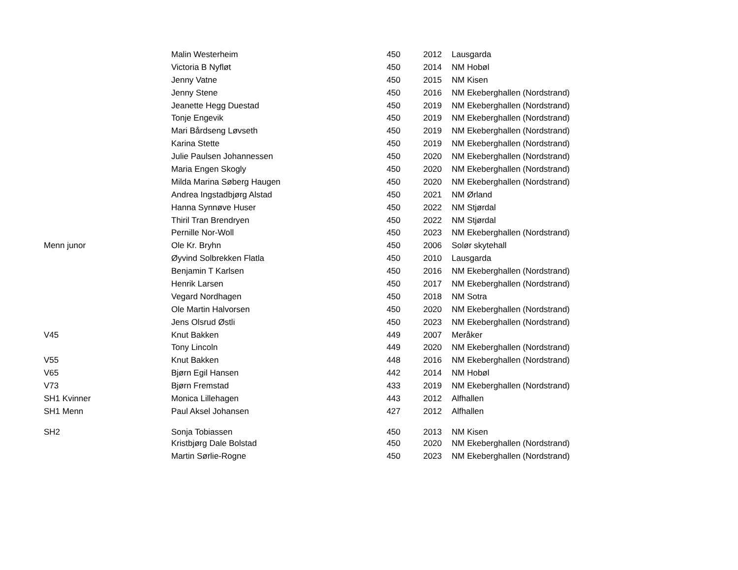| | Malin Westerheim | 450 | 2012 | Lausgarda |
| | Victoria B Nyfløt | 450 | 2014 | NM Hobøl |
| | Jenny Vatne | 450 | 2015 | NM Kisen |
| | Jenny Stene | 450 | 2016 | NM Ekeberghallen (Nordstrand) |
| | Jeanette Hegg Duestad | 450 | 2019 | NM Ekeberghallen (Nordstrand) |
| | Tonje Engevik | 450 | 2019 | NM Ekeberghallen (Nordstrand) |
| | Mari Bårdseng Løvseth | 450 | 2019 | NM Ekeberghallen (Nordstrand) |
| | Karina Stette | 450 | 2019 | NM Ekeberghallen (Nordstrand) |
| | Julie Paulsen Johannessen | 450 | 2020 | NM Ekeberghallen (Nordstrand) |
| | Maria Engen Skogly | 450 | 2020 | NM Ekeberghallen (Nordstrand) |
| | Milda Marina Søberg Haugen | 450 | 2020 | NM Ekeberghallen (Nordstrand) |
| | Andrea Ingstadbjørg Alstad | 450 | 2021 | NM Ørland |
| | Hanna Synnøve Huser | 450 | 2022 | NM Stjørdal |
| | Thiril Tran Brendryen | 450 | 2022 | NM Stjørdal |
| | Pernille Nor-Woll | 450 | 2023 | NM Ekeberghallen (Nordstrand) |
| Menn junor | Ole Kr. Bryhn | 450 | 2006 | Solør skytehall |
| | Øyvind Solbrekken Flatla | 450 | 2010 | Lausgarda |
| | Benjamin T Karlsen | 450 | 2016 | NM Ekeberghallen (Nordstrand) |
| | Henrik Larsen | 450 | 2017 | NM Ekeberghallen (Nordstrand) |
| | Vegard Nordhagen | 450 | 2018 | NM Sotra |
| | Ole Martin Halvorsen | 450 | 2020 | NM Ekeberghallen (Nordstrand) |
| | Jens Olsrud Østli | 450 | 2023 | NM Ekeberghallen (Nordstrand) |
| V45 | Knut Bakken | 449 | 2007 | Meråker |
| | Tony Lincoln | 449 | 2020 | NM Ekeberghallen (Nordstrand) |
| V55 | Knut Bakken | 448 | 2016 | NM Ekeberghallen (Nordstrand) |
| V65 | Bjørn Egil Hansen | 442 | 2014 | NM Hobøl |
| V73 | Bjørn Fremstad | 433 | 2019 | NM Ekeberghallen (Nordstrand) |
| SH1 Kvinner | Monica Lillehagen | 443 | 2012 | Alfhallen |
| SH1 Menn | Paul Aksel Johansen | 427 | 2012 | Alfhallen |
| SH2 | Sonja Tobiassen | 450 | 2013 | NM Kisen |
| | Kristbjørg Dale Bolstad | 450 | 2020 | NM Ekeberghallen (Nordstrand) |
| | Martin Sørlie-Rogne | 450 | 2023 | NM Ekeberghallen (Nordstrand) |